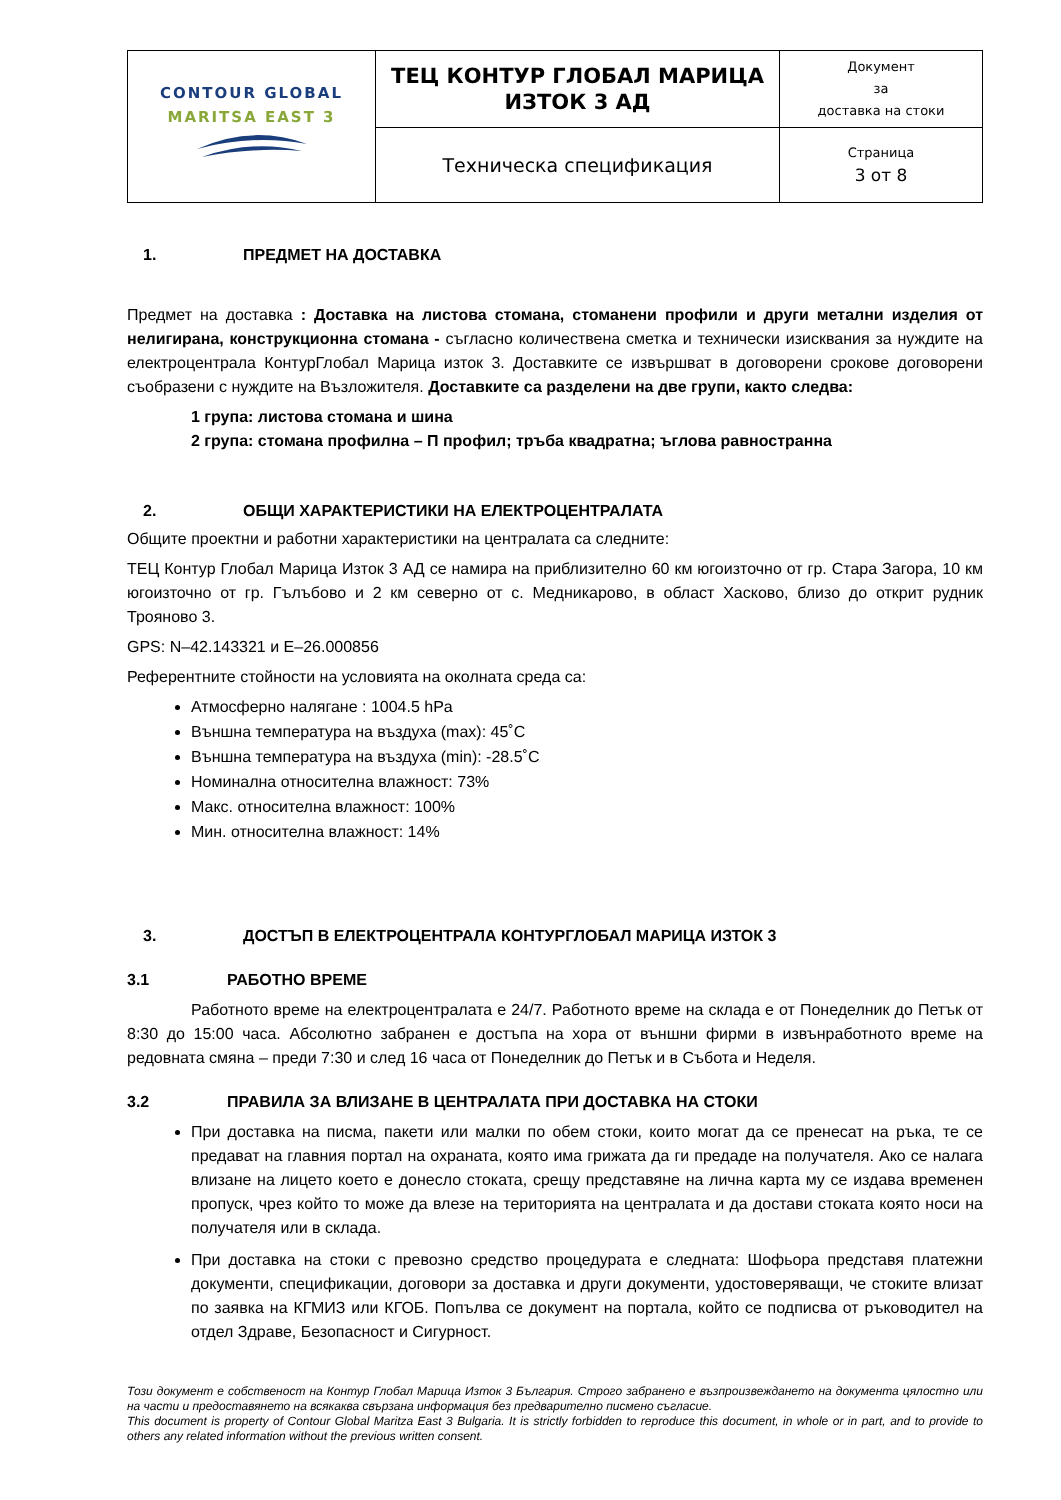| CONTOUR GLOBAL MARITSA EAST 3 | ТЕЦ КОНТУР ГЛОБАЛ МАРИЦА ИЗТОК 3 АД | Документ за доставка на стоки |
| | Техническа спецификация | Страница 3 от 8 |
1. ПРЕДМЕТ НА ДОСТАВКА
Предмет на доставка : Доставка на листова стомана, стоманени профили и други метални изделия от нелигирана, конструкционна стомана - съгласно количествена сметка и технически изисквания за нуждите на електроцентрала КонтурГлобал Марица изток 3. Доставките се извършват в договорени срокове договорени съобразени с нуждите на Възложителя. Доставките са разделени на две групи, както следва:
1 група: листова стомана и шина
2 група: стомана профилна – П профил; тръба квадратна; ъглова равностранна
2. ОБЩИ ХАРАКТЕРИСТИКИ НА ЕЛЕКТРОЦЕНТРАЛАТА
Общите проектни и работни характеристики на централата са следните:
ТЕЦ Контур Глобал Марица Изток 3 АД се намира на приблизително 60 км югоизточно от гр. Стара Загора, 10 км югоизточно от гр. Гълъбово и 2 км северно от с. Медникарово, в област Хасково, близо до открит рудник Трояново 3.
GPS: N–42.143321 и E–26.000856
Референтните стойности на условията на околната среда са:
Атмосферно налягане : 1004.5 hPa
Външна температура на въздуха (max): 45˚C
Външна температура на въздуха (min): -28.5˚C
Номинална относителна влажност: 73%
Макс. относителна влажност: 100%
Мин. относителна влажност: 14%
3. ДОСТЪП В ЕЛЕКТРОЦЕНТРАЛА КОНТУРГЛОБАЛ МАРИЦА ИЗТОК 3
3.1 РАБОТНО ВРЕМЕ
Работното време на електроцентралата е 24/7. Работното време на склада е от Понеделник до Петък от 8:30 до 15:00 часа. Абсолютно забранен е достъпа на хора от външни фирми в извънработното време на редовната смяна – преди 7:30 и след 16 часа от Понеделник до Петък и в Събота и Неделя.
3.2 ПРАВИЛА ЗА ВЛИЗАНЕ В ЦЕНТРАЛАТА ПРИ ДОСТАВКА НА СТОКИ
При доставка на писма, пакети или малки по обем стоки, които могат да се пренесат на ръка, те се предават на главния портал на охраната, която има грижата да ги предаде на получателя. Ако се налага влизане на лицето което е донесло стоката, срещу представяне на лична карта му се издава временен пропуск, чрез който то може да влезе на територията на централата и да достави стоката която носи на получателя или в склада.
При доставка на стоки с превозно средство процедурата е следната: Шофьора представя платежни документи, спецификации, договори за доставка и други документи, удостоверяващи, че стоките влизат по заявка на КГМИЗ или КГОБ. Попълва се документ на портала, който се подписва от ръководител на отдел Здраве, Безопасност и Сигурност.
Този документ е собственост на Контур Глобал Марица Изток 3 България. Строго забранено е възпроизвеждането на документа цялостно или на части и предоставянето на всякаква свързана информация без предварително писмено съгласие.
This document is property of Contour Global Maritza East 3 Bulgaria. It is strictly forbidden to reproduce this document, in whole or in part, and to provide to others any related information without the previous written consent.